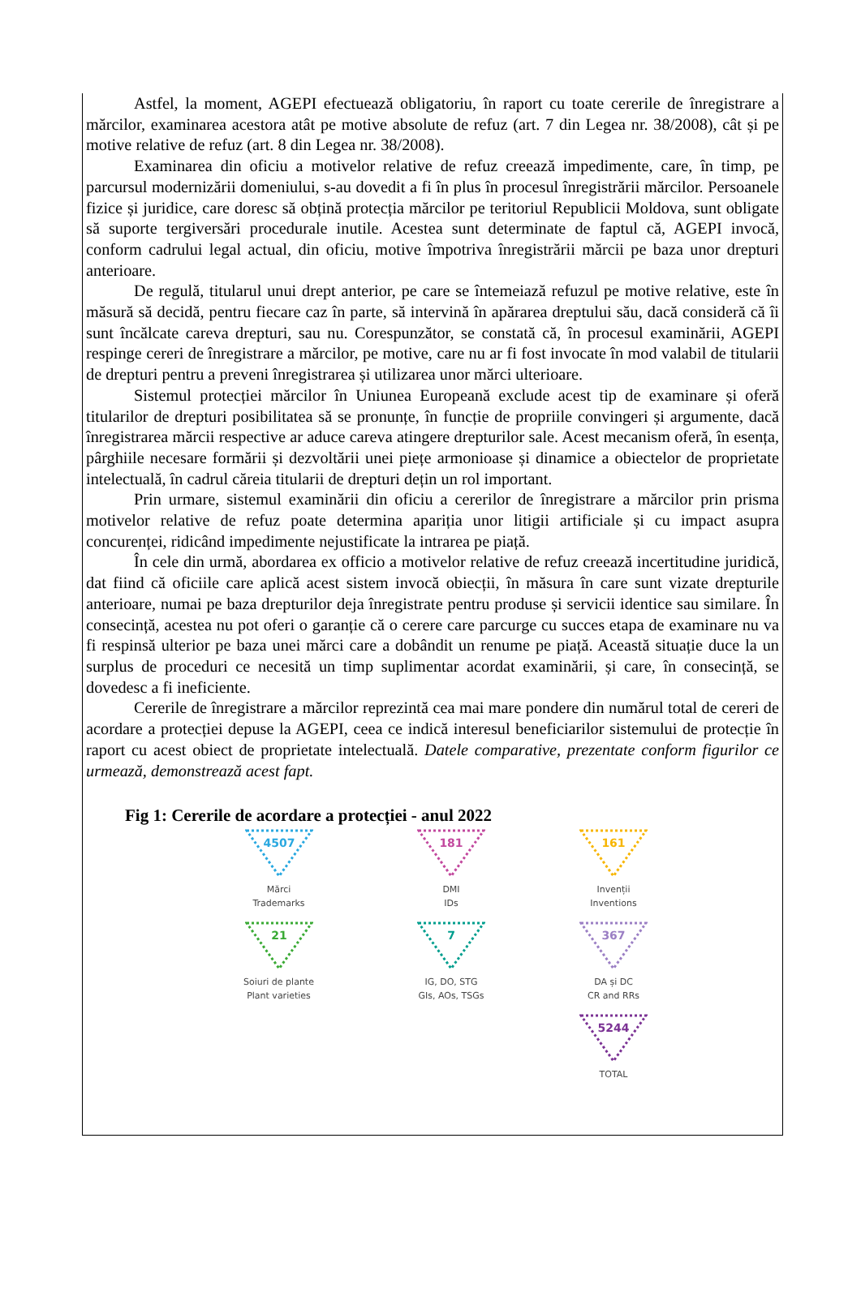Astfel, la moment, AGEPI efectuează obligatoriu, în raport cu toate cererile de înregistrare a mărcilor, examinarea acestora atât pe motive absolute de refuz (art. 7 din Legea nr. 38/2008), cât și pe motive relative de refuz (art. 8 din Legea nr. 38/2008).
Examinarea din oficiu a motivelor relative de refuz creează impedimente, care, în timp, pe parcursul modernizării domeniului, s-au dovedit a fi în plus în procesul înregistrării mărcilor. Persoanele fizice și juridice, care doresc să obțină protecția mărcilor pe teritoriul Republicii Moldova, sunt obligate să suporte tergiversări procedurale inutile. Acestea sunt determinate de faptul că, AGEPI invocă, conform cadrului legal actual, din oficiu, motive împotriva înregistrării mărcii pe baza unor drepturi anterioare.
De regulă, titularul unui drept anterior, pe care se întemeiază refuzul pe motive relative, este în măsură să decidă, pentru fiecare caz în parte, să intervină în apărarea dreptului său, dacă consideră că îi sunt încălcate careva drepturi, sau nu. Corespunzător, se constată că, în procesul examinării, AGEPI respinge cereri de înregistrare a mărcilor, pe motive, care nu ar fi fost invocate în mod valabil de titularii de drepturi pentru a preveni înregistrarea și utilizarea unor mărci ulterioare.
Sistemul protecției mărcilor în Uniunea Europeană exclude acest tip de examinare și oferă titularilor de drepturi posibilitatea să se pronunțe, în funcție de propriile convingeri și argumente, dacă înregistrarea mărcii respective ar aduce careva atingere drepturilor sale. Acest mecanism oferă, în esența, pârghiile necesare formării și dezvoltării unei piețe armonioase și dinamice a obiectelor de proprietate intelectuală, în cadrul căreia titularii de drepturi dețin un rol important.
Prin urmare, sistemul examinării din oficiu a cererilor de înregistrare a mărcilor prin prisma motivelor relative de refuz poate determina apariția unor litigii artificiale și cu impact asupra concurenței, ridicând impedimente nejustificate la intrarea pe piață.
În cele din urmă, abordarea ex officio a motivelor relative de refuz creează incertitudine juridică, dat fiind că oficiile care aplică acest sistem invocă obiecții, în măsura în care sunt vizate drepturile anterioare, numai pe baza drepturilor deja înregistrate pentru produse și servicii identice sau similare. În consecință, acestea nu pot oferi o garanție că o cerere care parcurge cu succes etapa de examinare nu va fi respinsă ulterior pe baza unei mărci care a dobândit un renume pe piață. Această situație duce la un surplus de proceduri ce necesită un timp suplimentar acordat examinării, și care, în consecință, se dovedesc a fi ineficiente.
Cererile de înregistrare a mărcilor reprezintă cea mai mare pondere din numărul total de cereri de acordare a protecției depuse la AGEPI, ceea ce indică interesul beneficiarilor sistemului de protecție în raport cu acest obiect de proprietate intelectuală. Datele comparative, prezentate conform figurilor ce urmează, demonstrează acest fapt.
Fig 1: Cererile de acordare a protecției - anul 2022
4507
Mărci
Trademarks
181
DMI
IDs
161
Invenții
Inventions
21
Soiuri de plante
Plant varieties
7
IG, DO, STG
GIs, AOs, TSGs
367
DA și DC
CR and RRs
5244
TOTAL